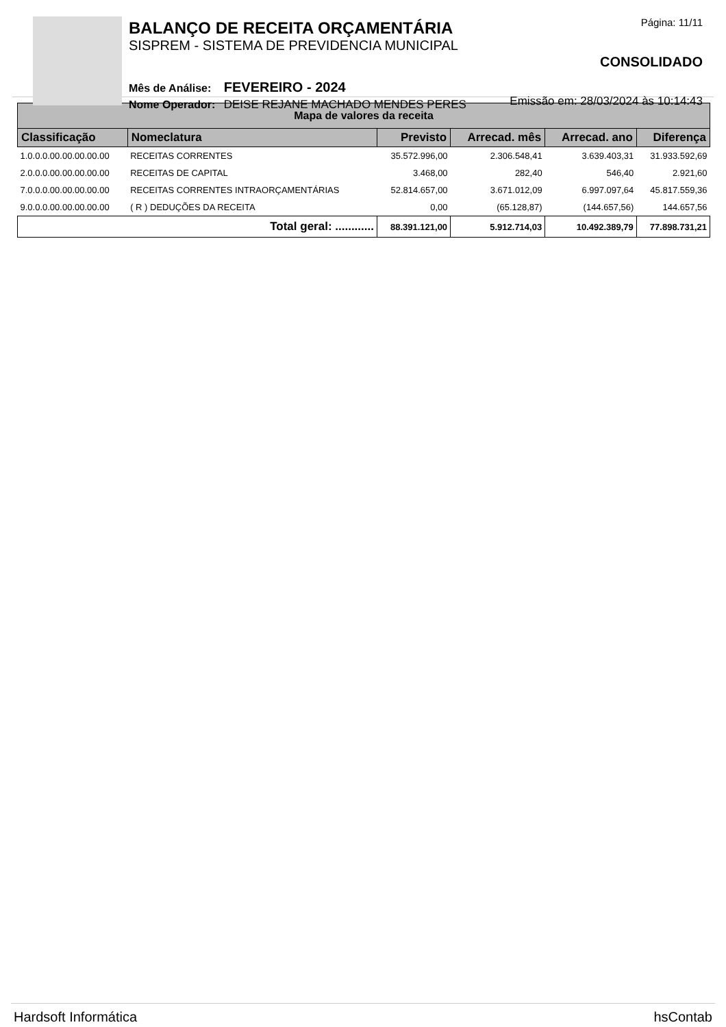BALANÇO DE RECEITA ORÇAMENTÁRIA
SISPREM - SISTEMA DE PREVIDENCIA MUNICIPAL
Mês de Análise: FEVEREIRO - 2024
Nome Operador: DEISE REJANE MACHADO MENDES PERES
Página: 11/11
CONSOLIDADO
Emissão em: 28/03/2024 às 10:14:43
| Mapa de valores da receita | | | | | |
| Classificação | Nomeclatura | Previsto | Arrecad. mês | Arrecad. ano | Diferença |
| 1.0.0.0.00.00.00.00.00 | RECEITAS CORRENTES | 35.572.996,00 | 2.306.548,41 | 3.639.403,31 | 31.933.592,69 |
| 2.0.0.0.00.00.00.00.00 | RECEITAS DE CAPITAL | 3.468,00 | 282,40 | 546,40 | 2.921,60 |
| 7.0.0.0.00.00.00.00.00 | RECEITAS CORRENTES INTRAORÇAMENTÁRIAS | 52.814.657,00 | 3.671.012,09 | 6.997.097,64 | 45.817.559,36 |
| 9.0.0.0.00.00.00.00.00 | ( R ) DEDUÇÕES DA RECEITA | 0,00 | (65.128,87) | (144.657,56) | 144.657,56 |
| Total geral: ............ | | 88.391.121,00 | 5.912.714,03 | 10.492.389,79 | 77.898.731,21 |
Hardsoft Informática hsContab